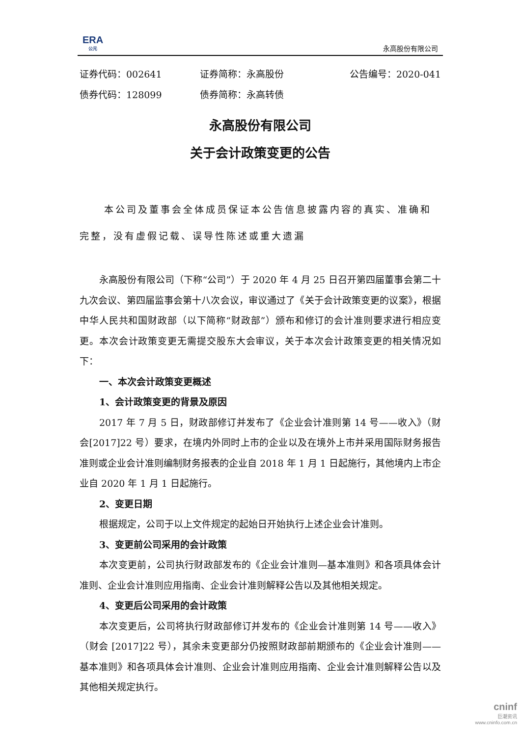ERA
公元
永高股份有限公司
证券代码：002641 证券简称：永高股份 公告编号：2020-041
债券代码：128099 债券简称：永高转债
永高股份有限公司
关于会计政策变更的公告
本公司及董事会全体成员保证本公告信息披露内容的真实、准确和完整，没有虚假记载、误导性陈述或重大遗漏
永高股份有限公司（下称“公司”）于 2020 年 4 月 25 日召开第四届董事会第二十九次会议、第四届监事会第十八次会议，审议通过了《关于会计政策变更的议案》，根据中华人民共和国财政部（以下简称“财政部”）颁布和修订的会计准则要求进行相应变更。本次会计政策变更无需提交股东大会审议，关于本次会计政策变更的相关情况如下：
一、本次会计政策变更概述
1、会计政策变更的背景及原因
2017 年 7 月 5 日，财政部修订并发布了《企业会计准则第 14 号——收入》（财会[2017]22 号）要求，在境内外同时上市的企业以及在境外上市并采用国际财务报告准则或企业会计准则编制财务报表的企业自 2018 年 1 月 1 日起施行，其他境内上市企业自 2020 年 1 月 1 日起施行。
2、变更日期
根据规定，公司于以上文件规定的起始日开始执行上述企业会计准则。
3、变更前公司采用的会计政策
本次变更前，公司执行财政部发布的《企业会计准则—基本准则》和各项具体会计准则、企业会计准则应用指南、企业会计准则解释公告以及其他相关规定。
4、变更后公司采用的会计政策
本次变更后，公司将执行财政部修订并发布的《企业会计准则第 14 号——收入》（财会 [2017]22 号），其余未变更部分仍按照财政部前期颁布的《企业会计准则——基本准则》和各项具体会计准则、企业会计准则应用指南、企业会计准则解释公告以及其他相关规定执行。
cninf
巨潮资讯
www.cninfo.com.cn